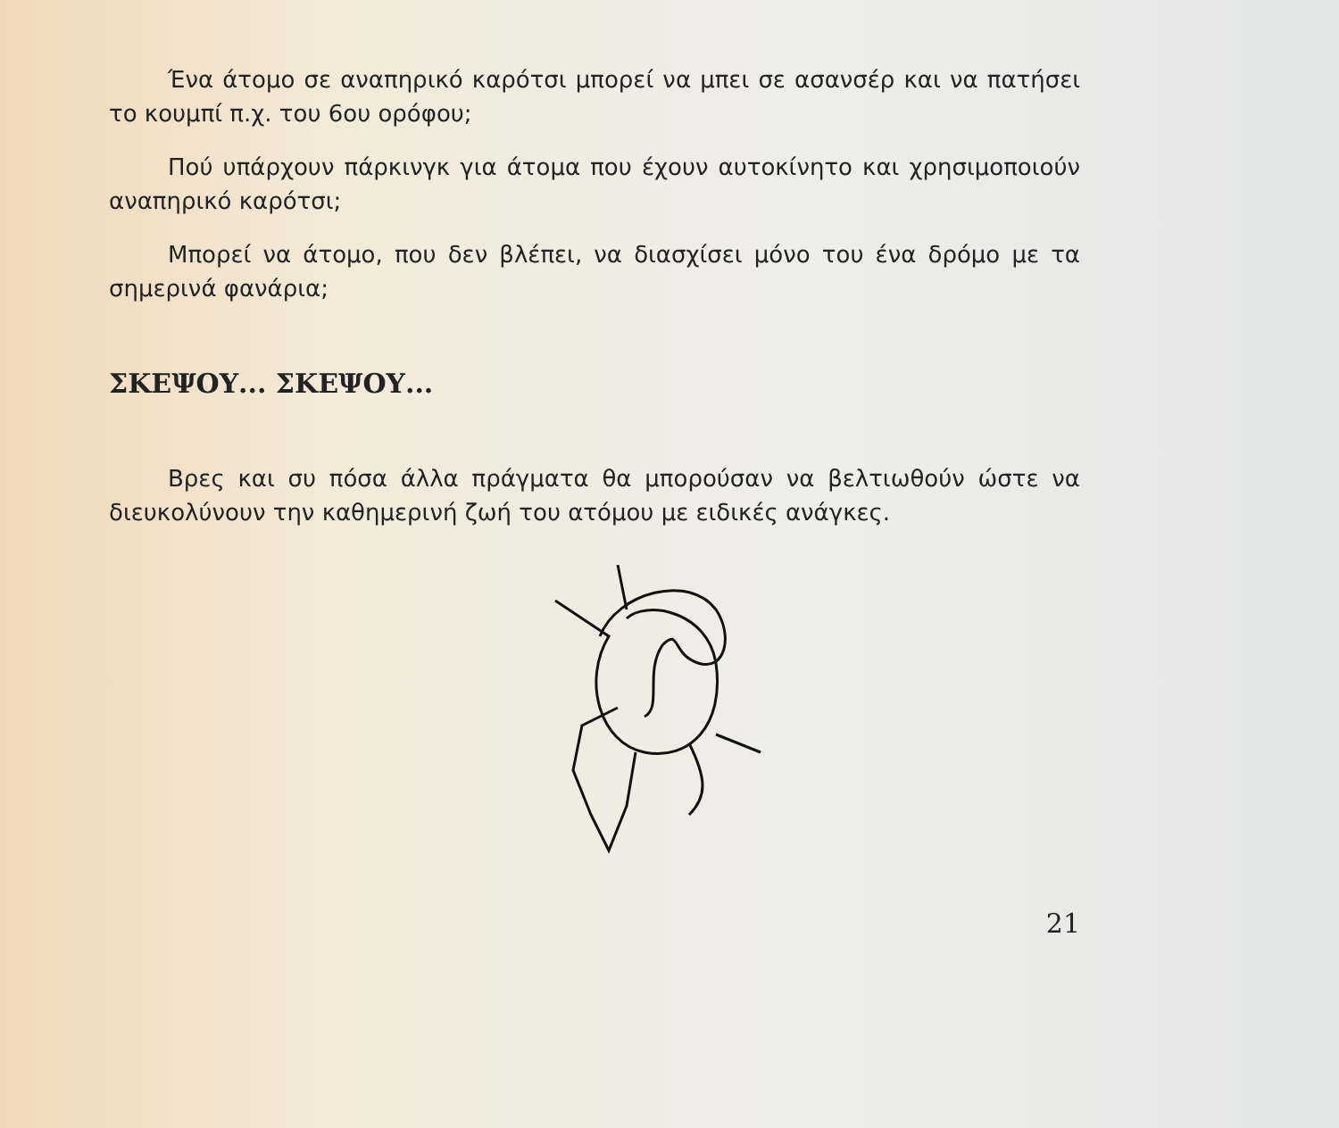Ένα άτομο σε αναπηρικό καρότσι μπορεί να μπει σε ασανσέρ και να πατήσει το κουμπί π.χ. του 6ου ορόφου;
Πού υπάρχουν πάρκινγκ για άτομα που έχουν αυτοκίνητο και χρησιμοποιούν αναπηρικό καρότσι;
Μπορεί να άτομο, που δεν βλέπει, να διασχίσει μόνο του ένα δρόμο με τα σημερινά φανάρια;
ΣΚΕΨΟΥ... ΣΚΕΨΟΥ...
Βρες και συ πόσα άλλα πράγματα θα μπορούσαν να βελτιωθούν ώστε να διευκολύνουν την καθημερινή ζωή του ατόμου με ειδικές ανάγκες.
21